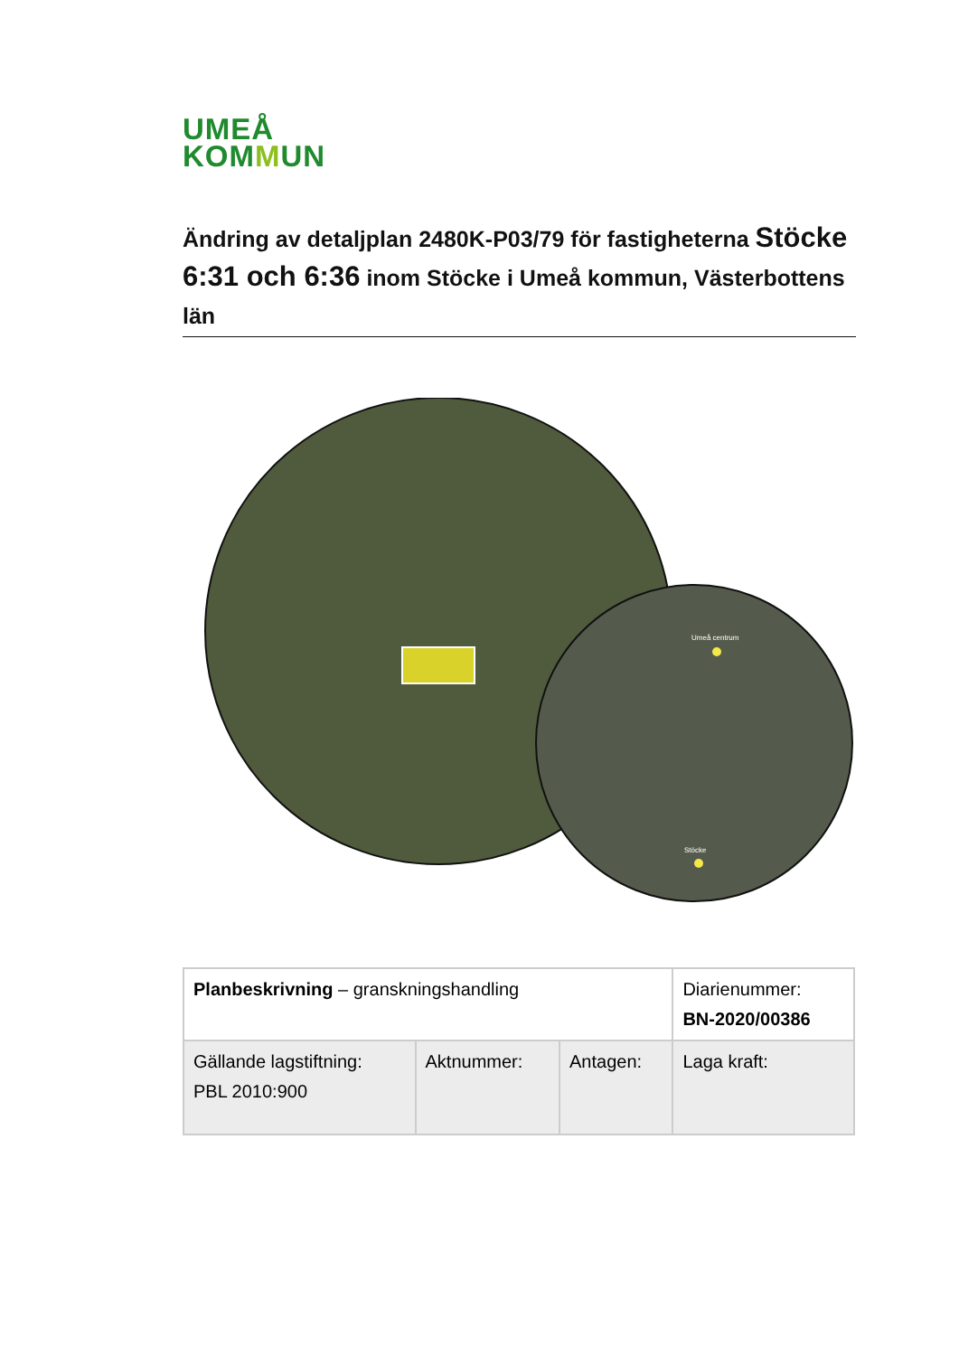UMEÅ
KOMMUN
Ändring av detaljplan 2480K-P03/79 för fastigheterna Stöcke 6:31 och 6:36 inom Stöcke i Umeå kommun, Västerbottens län
Umeå centrum
Stöcke
| Planbeskrivning – granskningshandling | | | Diarienummer: BN-2020/00386 |
| Gällande lagstiftning: PBL 2010:900 | Aktnummer: | Antagen: | Laga kraft: |